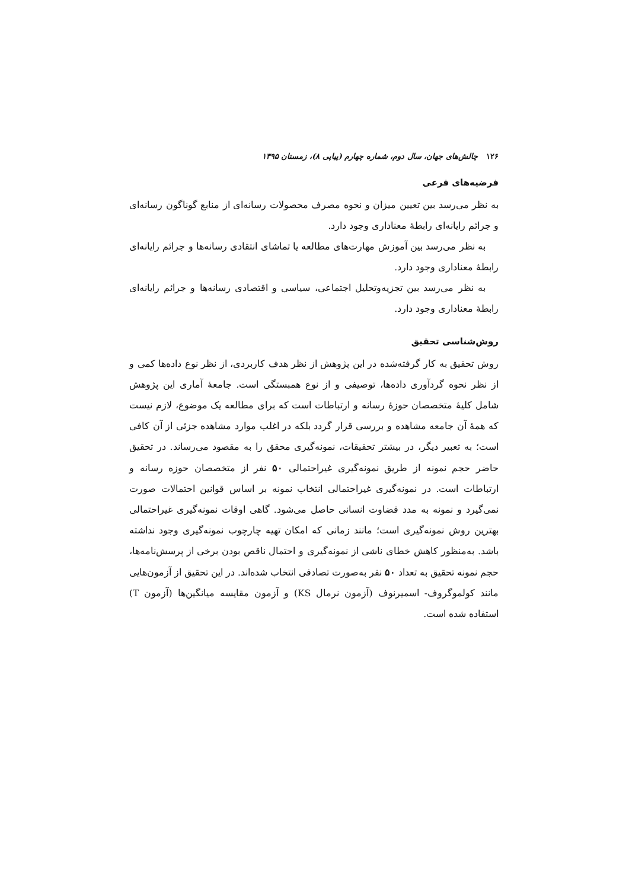۱۲۶چالش‌های جهان، سال دوم، شماره چهارم (پیاپی ۸)، زمستان ۱۳۹۵
فرضیه‌های فرعی
به نظر می‌رسد بین تعیین میزان و نحوه مصرف محصولات رسانه‌ای از منابع گوناگون رسانه‌ای و جرائم رایانه‌ای رابطهٔ معناداری وجود دارد.
به نظر می‌رسد بین آموزش مهارت‌های مطالعه یا تماشای انتقادی رسانه‌ها و جرائم رایانه‌ای رابطهٔ معناداری وجود دارد.
به نظر می‌رسد بین تجزیه‌وتحلیل اجتماعی، سیاسی و اقتصادی رسانه‌ها و جرائم رایانه‌ای رابطهٔ معناداری وجود دارد.
روش‌شناسی تحقیق
روش تحقیق به کار گرفته‌شده در این پژوهش از نظر هدف کاربردی، از نظر نوع داده‌ها کمی و از نظر نحوه گردآوری داده‌ها، توصیفی و از نوع همبستگی است. جامعهٔ آماری این پژوهش شامل کلیهٔ متخصصان حوزهٔ رسانه و ارتباطات است که برای مطالعه یک موضوع، لازم نیست که همهٔ آن جامعه مشاهده و بررسی قرار گردد بلکه در اغلب موارد مشاهده جزئی از آن کافی است؛ به تعبیر دیگر، در بیشتر تحقیقات، نمونه‌گیری محقق را به مقصود می‌رساند. در تحقیق حاضر حجم نمونه از طریق نمونه‌گیری غیراحتمالی ۵۰ نفر از متخصصان حوزه رسانه و ارتباطات است. در نمونه‌گیری غیراحتمالی انتخاب نمونه بر اساس قوانین احتمالات صورت نمی‌گیرد و نمونه به مدد قضاوت انسانی حاصل می‌شود. گاهی اوقات نمونه‌گیری غیراحتمالی بهترین روش نمونه‌گیری است؛ مانند زمانی که امکان تهیه چارچوب نمونه‌گیری وجود نداشته باشد. به‌منظور کاهش خطای ناشی از نمونه‌گیری و احتمال ناقص بودن برخی از پرسش‌نامه‌ها، حجم نمونه تحقیق به تعداد ۵۰ نفر به‌صورت تصادفی انتخاب شده‌اند. در این تحقیق از آزمون‌هایی مانند کولموگروف- اسمیرنوف (آزمون نرمال KS) و آزمون مقایسه میانگین‌ها (آزمون T) استفاده شده است.